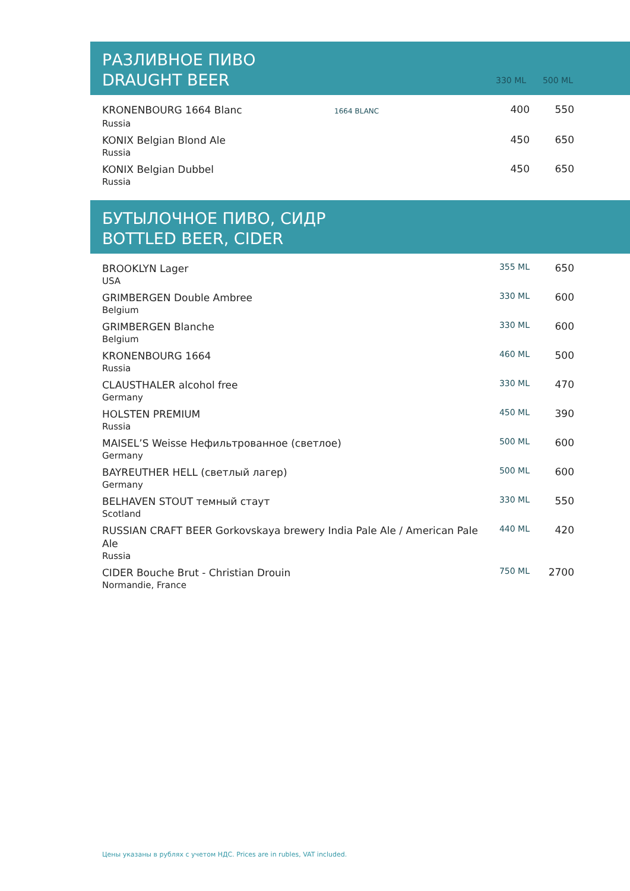РАЗЛИВНОЕ ПИВО
DRAUGHT BEER
330 ML 500 ML
| KRONENBOURG 1664 Blanc 1664 BLANC | 400 | 550 |
| Russia | | |
| KONIX Belgian Blond Ale | 450 | 650 |
| Russia | | |
| KONIX Belgian Dubbel | 450 | 650 |
| Russia | | |
БУТЫЛОЧНОЕ ПИВО, СИДР
BOTTLED BEER, CIDER
| BROOKLYN Lager | 355 ML | 650 |
| USA | | |
| GRIMBERGEN Double Ambree | 330 ML | 600 |
| Belgium | | |
| GRIMBERGEN Blanche | 330 ML | 600 |
| Belgium | | |
| KRONENBOURG 1664 | 460 ML | 500 |
| Russia | | |
| CLAUSTHALER alcohol free | 330 ML | 470 |
| Germany | | |
| HOLSTEN PREMIUM | 450 ML | 390 |
| Russia | | |
| MAISEL’S Weisse Нефильтрованное (светлое) | 500 ML | 600 |
| Germany | | |
| BAYREUTHER HELL (светлый лагер) | 500 ML | 600 |
| Germany | | |
| BELHAVEN STOUT темный стаут | 330 ML | 550 |
| Scotland | | |
| RUSSIAN CRAFT BEER Gorkovskaya brewery India Pale Ale / American Pale Ale | 440 ML | 420 |
| Russia | | |
| CIDER Bouche Brut - Christian Drouin | 750 ML | 2700 |
| Normandie, France | | |
Цены указаны в рублях с учетом НДС. Prices are in rubles, VAT included.